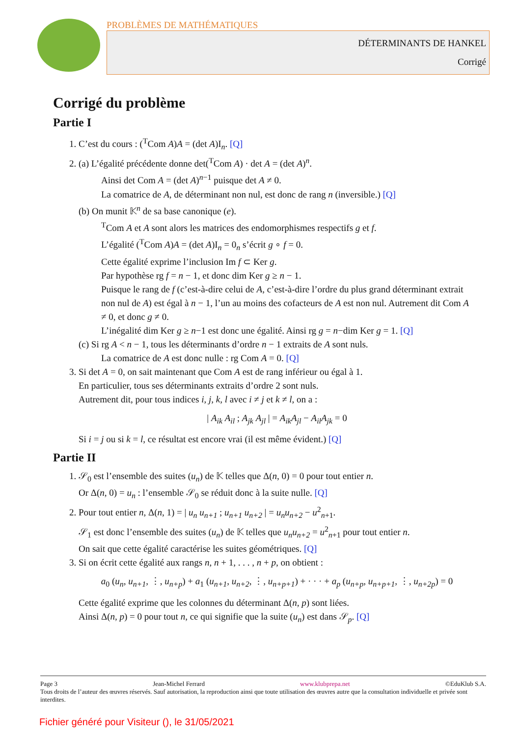PROBLÈMES DE MATHÉMATIQUES
DÉTERMINANTS DE HANKEL
Corrigé
Corrigé du problème
Partie I
1. C’est du cours : (<sup>T</sup>Com A)A = (det A)I<sub>n</sub>. [Q]
2. (a) L’égalité précédente donne det(<sup>T</sup>Com A) · det A = (det A)<sup>n</sup>.
Ainsi det Com A = (det A)<sup>n−1</sup> puisque det A ≠ 0.
La comatrice de A, de déterminant non nul, est donc de rang n (inversible.) [Q]
(b) On munit 𝕂<sup>n</sup> de sa base canonique (e).
<sup>T</sup>Com A et A sont alors les matrices des endomorphismes respectifs g et f.
L’égalité (<sup>T</sup>Com A)A = (det A)I<sub>n</sub> = 0<sub>n</sub> s’écrit g ∘ f = 0.
Cette égalité exprime l’inclusion Im f ⊂ Ker g.
Par hypothèse rg f = n − 1, et donc dim Ker g ≥ n − 1.
Puisque le rang de f (c’est-à-dire celui de A, c’est-à-dire l’ordre du plus grand déterminant extrait non nul de A) est égal à n − 1, l’un au moins des cofacteurs de A est non nul. Autrement dit Com A ≠ 0, et donc g ≠ 0.
L’inégalité dim Ker g ≥ n−1 est donc une égalité. Ainsi rg g = n−dim Ker g = 1. [Q]
(c) Si rg A < n − 1, tous les déterminants d’ordre n − 1 extraits de A sont nuls.
La comatrice de A est donc nulle : rg Com A = 0. [Q]
3. Si det A = 0, on sait maintenant que Com A est de rang inférieur ou égal à 1.
En particulier, tous ses déterminants extraits d’ordre 2 sont nuls.
Autrement dit, pour tous indices i, j, k, l avec i ≠ j et k ≠ l, on a :
| A<sub>ik</sub> A<sub>il</sub> ; A<sub>jk</sub> A<sub>jl</sub> | = A<sub>ik</sub>A<sub>jl</sub> − A<sub>il</sub>A<sub>jk</sub> = 0
Si i = j ou si k = l, ce résultat est encore vrai (il est même évident.) [Q]
Partie II
1. 𝒮<sub>0</sub> est l’ensemble des suites (u<sub>n</sub>) de 𝕂 telles que Δ(n, 0) = 0 pour tout entier n.
Or Δ(n, 0) = u<sub>n</sub> : l’ensemble 𝒮<sub>0</sub> se réduit donc à la suite nulle. [Q]
2. Pour tout entier n, Δ(n, 1) = | u<sub>n</sub> u<sub>n+1</sub> ; u<sub>n+1</sub> u<sub>n+2</sub> | = u<sub>n</sub>u<sub>n+2</sub> − u<sup>2</sup><sub>n+1</sub>.
𝒮<sub>1</sub> est donc l’ensemble des suites (u<sub>n</sub>) de 𝕂 telles que u<sub>n</sub>u<sub>n+2</sub> = u<sup>2</sup><sub>n+1</sub> pour tout entier n.
On sait que cette égalité caractérise les suites géométriques. [Q]
3. Si on écrit cette égalité aux rangs n, n + 1, . . . , n + p, on obtient :
a<sub>0</sub> (u<sub>n</sub>, u<sub>n+1</sub>, ⋮, u<sub>n+p</sub>) + a<sub>1</sub> (u<sub>n+1</sub>, u<sub>n+2</sub>, ⋮, u<sub>n+p+1</sub>) + · · · + a<sub>p</sub> (u<sub>n+p</sub>, u<sub>n+p+1</sub>, ⋮, u<sub>n+2p</sub>) = 0
Cette égalité exprime que les colonnes du déterminant Δ(n, p) sont liées.
Ainsi Δ(n, p) = 0 pour tout n, ce qui signifie que la suite (u<sub>n</sub>) est dans 𝒮<sub>p</sub>. [Q]
Page 3 Jean-Michel Ferrard www.klubprepa.net ©EduKlub S.A.
Tous droits de l’auteur des œuvres réservés. Sauf autorisation, la reproduction ainsi que toute utilisation des œuvres autre que la consultation individuelle et privée sont interdites.
Fichier généré pour Visiteur (), le 31/05/2021